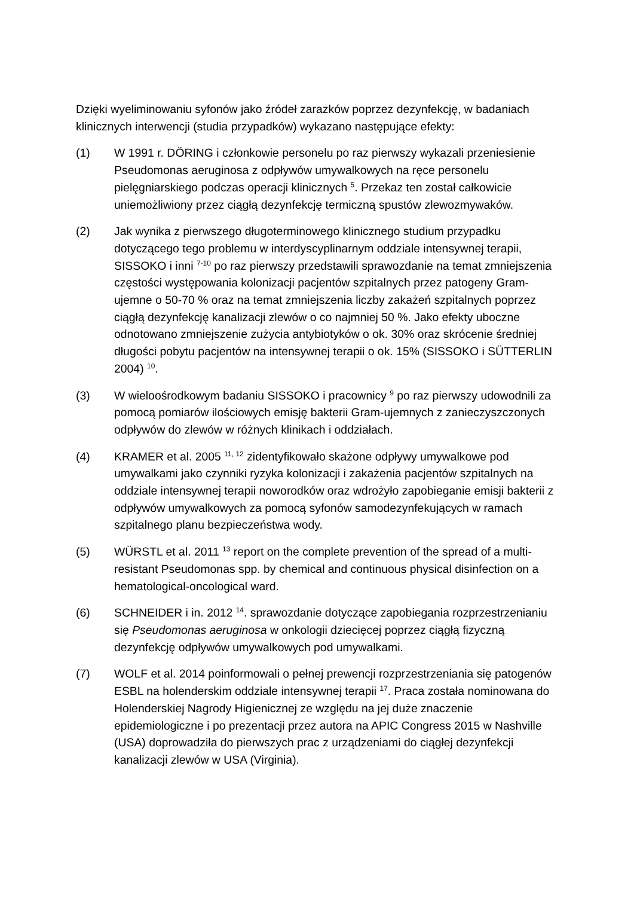Dzięki wyeliminowaniu syfonów jako źródeł zarazków poprzez dezynfekcję, w badaniach klinicznych interwencji (studia przypadków) wykazano następujące efekty:
(1) W 1991 r. DÖRING i członkowie personelu po raz pierwszy wykazali przeniesienie Pseudomonas aeruginosa z odpływów umywalkowych na ręce personelu pielęgniarskiego podczas operacji klinicznych <sup>5</sup>. Przekaz ten został całkowicie uniemożliwiony przez ciągłą dezynfekcję termiczną spustów zlewozmywaków.
(2) Jak wynika z pierwszego długoterminowego klinicznego studium przypadku dotyczącego tego problemu w interdyscyplinarnym oddziale intensywnej terapii, SISSOKO i inni <sup>7-10</sup> po raz pierwszy przedstawili sprawozdanie na temat zmniejszenia częstości występowania kolonizacji pacjentów szpitalnych przez patogeny Gram-ujemne o 50-70 % oraz na temat zmniejszenia liczby zakażeń szpitalnych poprzez ciągłą dezynfekcję kanalizacji zlewów o co najmniej 50 %. Jako efekty uboczne odnotowano zmniejszenie zużycia antybiotyków o ok. 30% oraz skrócenie średniej długości pobytu pacjentów na intensywnej terapii o ok. 15% (SISSOKO i SÜTTERLIN 2004) <sup>10</sup>.
(3) W wieloośrodkowym badaniu SISSOKO i pracownicy <sup>9</sup> po raz pierwszy udowodnili za pomocą pomiarów ilościowych emisję bakterii Gram-ujemnych z zanieczyszczonych odpływów do zlewów w różnych klinikach i oddziałach.
(4) KRAMER et al. 2005 <sup>11, 12</sup> zidentyfikowało skażone odpływy umywalkowe pod umywalkami jako czynniki ryzyka kolonizacji i zakażenia pacjentów szpitalnych na oddziale intensywnej terapii noworodków oraz wdrożyło zapobieganie emisji bakterii z odpływów umywalkowych za pomocą syfonów samodezynfekujących w ramach szpitalnego planu bezpieczeństwa wody.
(5) WÜRSTL et al. 2011 <sup>13</sup> report on the complete prevention of the spread of a multi-resistant Pseudomonas spp. by chemical and continuous physical disinfection on a hematological-oncological ward.
(6) SCHNEIDER i in. 2012 <sup>14</sup>. sprawozdanie dotyczące zapobiegania rozprzestrzenianiu się Pseudomonas aeruginosa w onkologii dziecięcej poprzez ciągłą fizyczną dezynfekcję odpływów umywalkowych pod umywalkami.
(7) WOLF et al. 2014 poinformowali o pełnej prewencji rozprzestrzeniania się patogenów ESBL na holenderskim oddziale intensywnej terapii <sup>17</sup>. Praca została nominowana do Holenderskiej Nagrody Higienicznej ze względu na jej duże znaczenie epidemiologiczne i po prezentacji przez autora na APIC Congress 2015 w Nashville (USA) doprowadziła do pierwszych prac z urządzeniami do ciągłej dezynfekcji kanalizacji zlewów w USA (Virginia).